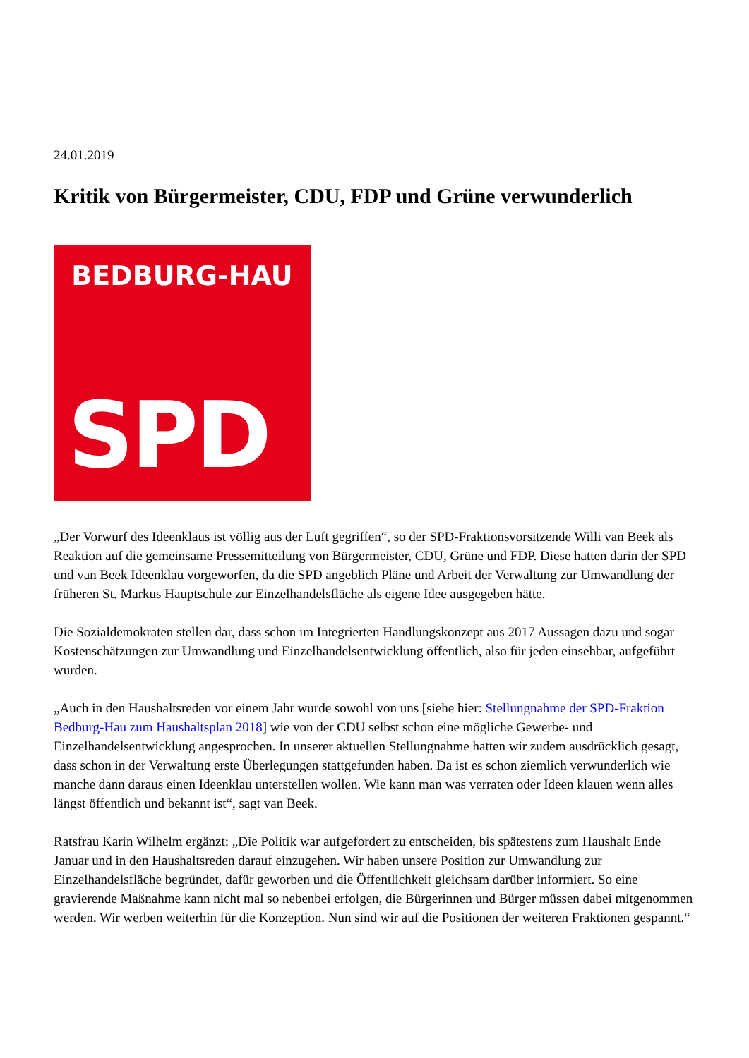24.01.2019
Kritik von Bürgermeister, CDU, FDP und Grüne verwunderlich
BEDBURG-HAU
SPD
„Der Vorwurf des Ideenklaus ist völlig aus der Luft gegriffen“, so der SPD-Fraktionsvorsitzende Willi van Beek als Reaktion auf die gemeinsame Pressemitteilung von Bürgermeister, CDU, Grüne und FDP. Diese hatten darin der SPD und van Beek Ideenklau vorgeworfen, da die SPD angeblich Pläne und Arbeit der Verwaltung zur Umwandlung der früheren St. Markus Hauptschule zur Einzelhandelsfläche als eigene Idee ausgegeben hätte.
Die Sozialdemokraten stellen dar, dass schon im Integrierten Handlungskonzept aus 2017 Aussagen dazu und sogar Kostenschätzungen zur Umwandlung und Einzelhandelsentwicklung öffentlich, also für jeden einsehbar, aufgeführt wurden.
„Auch in den Haushaltsreden vor einem Jahr wurde sowohl von uns [siehe hier: Stellungnahme der SPD-Fraktion Bedburg-Hau zum Haushaltsplan 2018] wie von der CDU selbst schon eine mögliche Gewerbe- und Einzelhandelsentwicklung angesprochen. In unserer aktuellen Stellungnahme hatten wir zudem ausdrücklich gesagt, dass schon in der Verwaltung erste Überlegungen stattgefunden haben. Da ist es schon ziemlich verwunderlich wie manche dann daraus einen Ideenklau unterstellen wollen. Wie kann man was verraten oder Ideen klauen wenn alles längst öffentlich und bekannt ist“, sagt van Beek.
Ratsfrau Karin Wilhelm ergänzt: „Die Politik war aufgefordert zu entscheiden, bis spätestens zum Haushalt Ende Januar und in den Haushaltsreden darauf einzugehen. Wir haben unsere Position zur Umwandlung zur Einzelhandelsfläche begründet, dafür geworben und die Öffentlichkeit gleichsam darüber informiert. So eine gravierende Maßnahme kann nicht mal so nebenbei erfolgen, die Bürgerinnen und Bürger müssen dabei mitgenommen werden. Wir werben weiterhin für die Konzeption. Nun sind wir auf die Positionen der weiteren Fraktionen gespannt.“